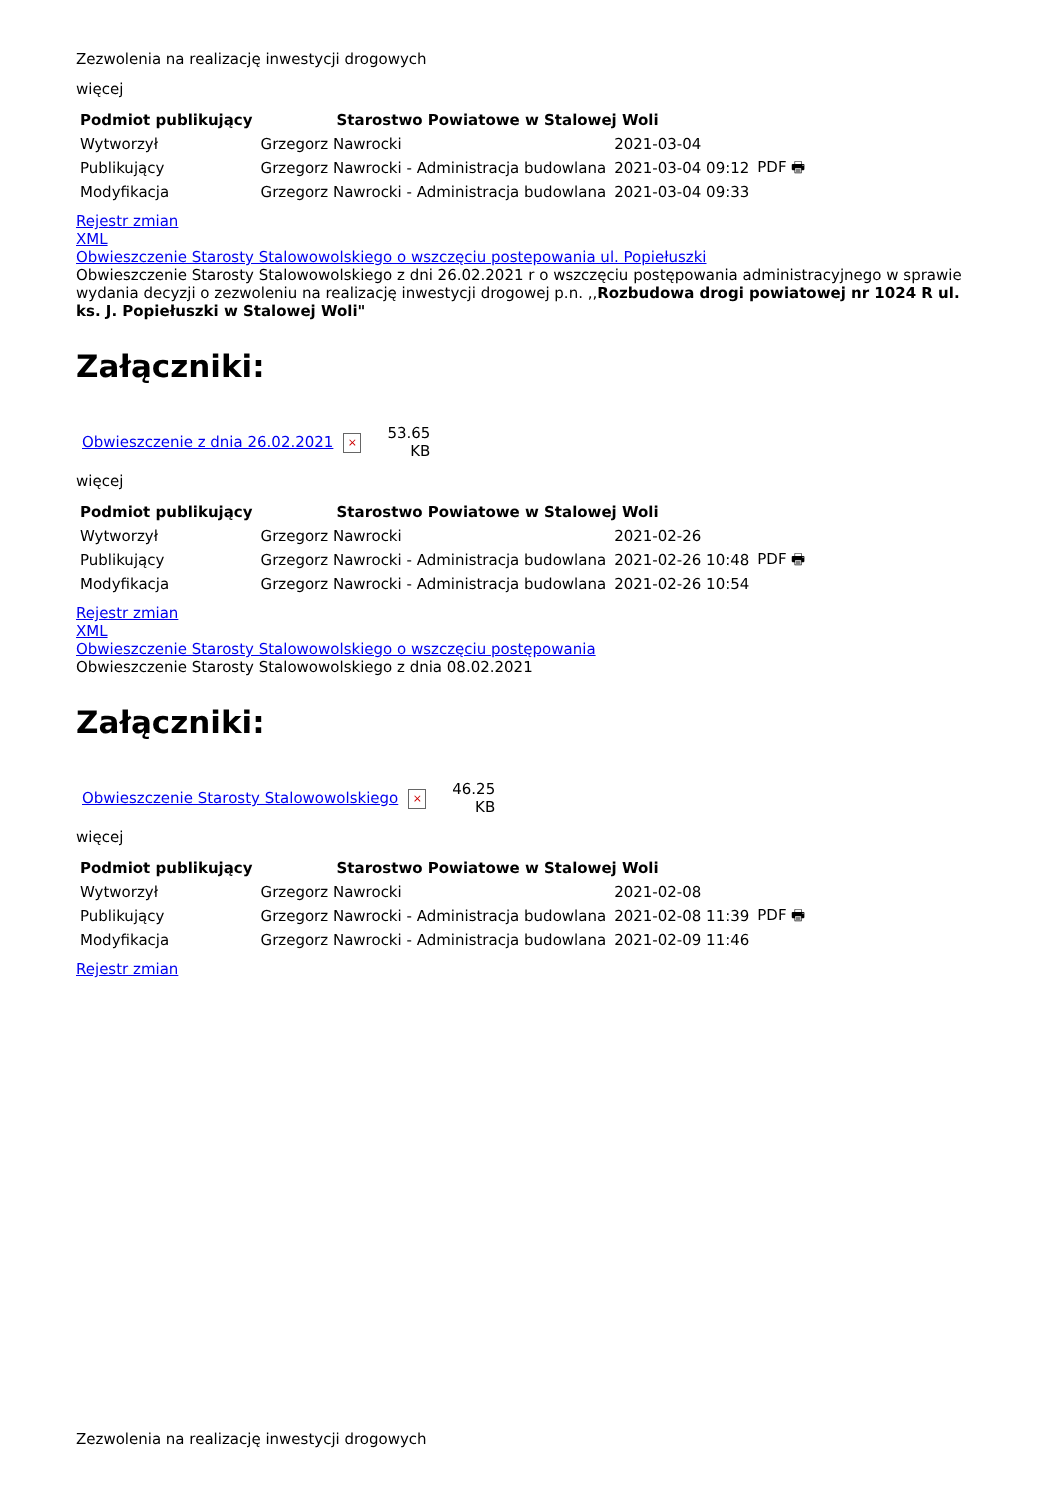Zezwolenia na realizację inwestycji drogowych
więcej
| Podmiot publikujący | Starostwo Powiatowe w Stalowej Woli | | |
| Wytworzył | Grzegorz Nawrocki | 2021-03-04 | PDF 🖶 |
| Publikujący | Grzegorz Nawrocki - Administracja budowlana | 2021-03-04 09:12 | |
| Modyfikacja | Grzegorz Nawrocki - Administracja budowlana | 2021-03-04 09:33 | |
Rejestr zmian
XML
Obwieszczenie Starosty Stalowowolskiego o wszczęciu postepowania ul. Popiełuszki
Obwieszczenie Starosty Stalowowolskiego z dni 26.02.2021 r o wszczęciu postępowania administracyjnego w sprawie wydania decyzji o zezwoleniu na realizację inwestycji drogowej p.n. ,,Rozbudowa drogi powiatowej nr 1024 R ul. ks. J. Popiełuszki w Stalowej Woli"
Załączniki:
| Obwieszczenie z dnia 26.02.2021 | × | 53.65 KB |
więcej
| Podmiot publikujący | Starostwo Powiatowe w Stalowej Woli | | |
| Wytworzył | Grzegorz Nawrocki | 2021-02-26 | PDF 🖶 |
| Publikujący | Grzegorz Nawrocki - Administracja budowlana | 2021-02-26 10:48 | |
| Modyfikacja | Grzegorz Nawrocki - Administracja budowlana | 2021-02-26 10:54 | |
Rejestr zmian
XML
Obwieszczenie Starosty Stalowowolskiego o wszczęciu postępowania
Obwieszczenie Starosty Stalowowolskiego z dnia 08.02.2021
Załączniki:
| Obwieszczenie Starosty Stalowowolskiego | × | 46.25 KB |
więcej
| Podmiot publikujący | Starostwo Powiatowe w Stalowej Woli | | |
| Wytworzył | Grzegorz Nawrocki | 2021-02-08 | PDF 🖶 |
| Publikujący | Grzegorz Nawrocki - Administracja budowlana | 2021-02-08 11:39 | |
| Modyfikacja | Grzegorz Nawrocki - Administracja budowlana | 2021-02-09 11:46 | |
Rejestr zmian
Zezwolenia na realizację inwestycji drogowych